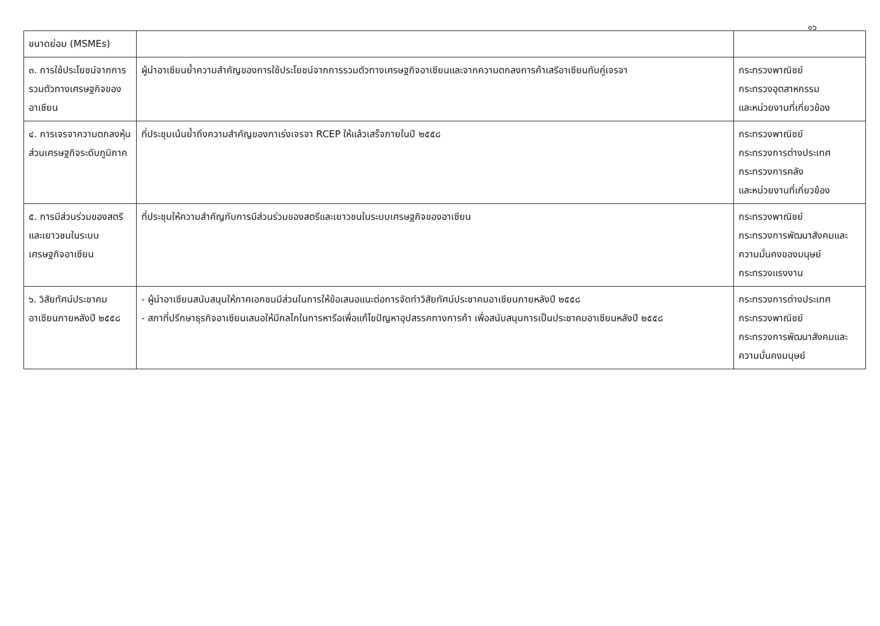๑๖
| ขนาดย่อม (MSMEs) | | |
| ๓. การใช้ประโยชน์จากการรวมตัวทางเศรษฐกิจของอาเซียน | ผู้นำอาเซียนย้ำความสำคัญของการใช้ประโยชน์จากการรวมตัวทางเศรษฐกิจอาเซียนและจากความตกลงการค้าเสรีอาเซียนกับคู่เจรจา | กระทรวงพาณิชย์ กระทรวงอุตสาหกรรม และหน่วยงานที่เกี่ยวข้อง |
| ๔. การเจรจาความตกลงหุ้นส่วนเศรษฐกิจระดับภูมิภาค | ที่ประชุมเน้นย้ำถึงความสำคัญของกาเร่งเจรจา RCEP ให้แล้วเสร็จภายในปี ๒๕๕๘ | กระทรวงพาณิชย์ กระทรวงการต่างประเทศ กระทรวงการคลัง และหน่วยงานที่เกี่ยวข้อง |
| ๕. การมีส่วนร่วมของสตรีและเยาวชนในระบบเศรษฐกิจอาเซียน | ที่ประชุมให้ความสำคัญกับการมีส่วนร่วมของสตรีและเยาวชนในระบบเศรษฐกิจของอาเซียน | กระทรวงพาณิชย์ กระทรวงการพัฒนาสังคมและความมั่นคงของมนุษย์ กระทรวงแรงงาน |
| ๖. วิสัยทัศน์ประชาคมอาเซียนภายหลังปี ๒๕๕๘ | - ผู้นำอาเซียนสนับสนุนให้ภาคเอกชนมีส่วนในการให้ข้อเสนอแนะต่อการจัดทำวิสัยทัศน์ประชาคมอาเซียนภายหลังปี ๒๕๕๘ - สภาที่ปรึกษาธุรกิจอาเซียนเสนอให้มีกลไกในการหารือเพื่อแก้ไขปัญหาอุปสรรคทางการค้า เพื่อสนับสนุนการเป็นประชาคมอาเซียนหลังปี ๒๕๕๘ | กระทรวงการต่างประเทศ กระทรวงพาณิชย์ กระทรวงการพัฒนาสังคมและความมั่นคงมนุษย์ |